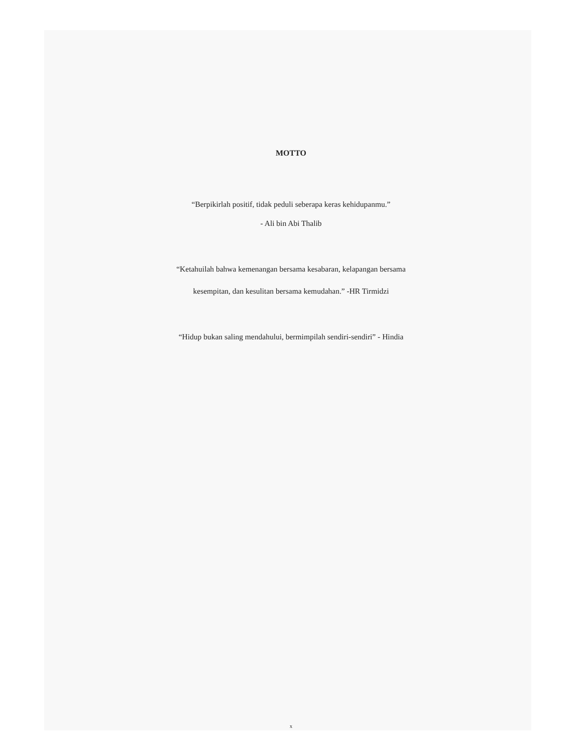MOTTO
“Berpikirlah positif, tidak peduli seberapa keras kehidupanmu.”
- Ali bin Abi Thalib
“Ketahuilah bahwa kemenangan bersama kesabaran, kelapangan bersama
kesempitan, dan kesulitan bersama kemudahan.” -HR Tirmidzi
“Hidup bukan saling mendahului, bermimpilah sendiri-sendiri” - Hindia
x